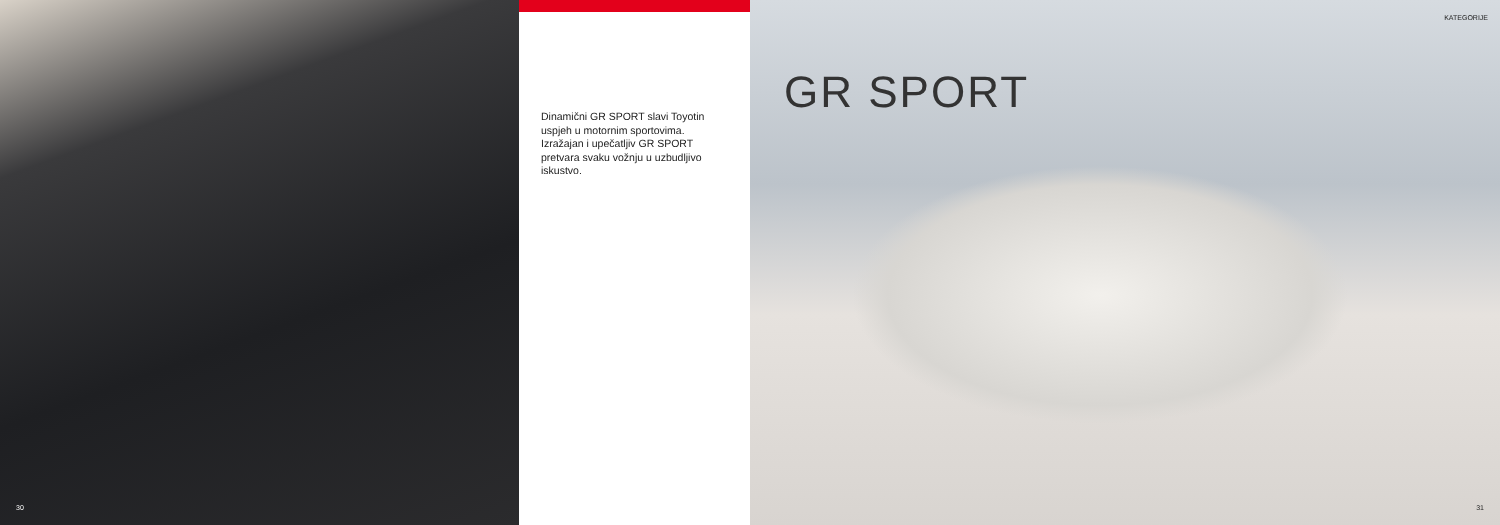30
Dinamični GR SPORT slavi Toyotin uspjeh u motornim sportovima. Izražajan i upečatljiv GR SPORT pretvara svaku vožnju u uzbudljivo iskustvo.
KATEGORIJE
GR SPORT
31